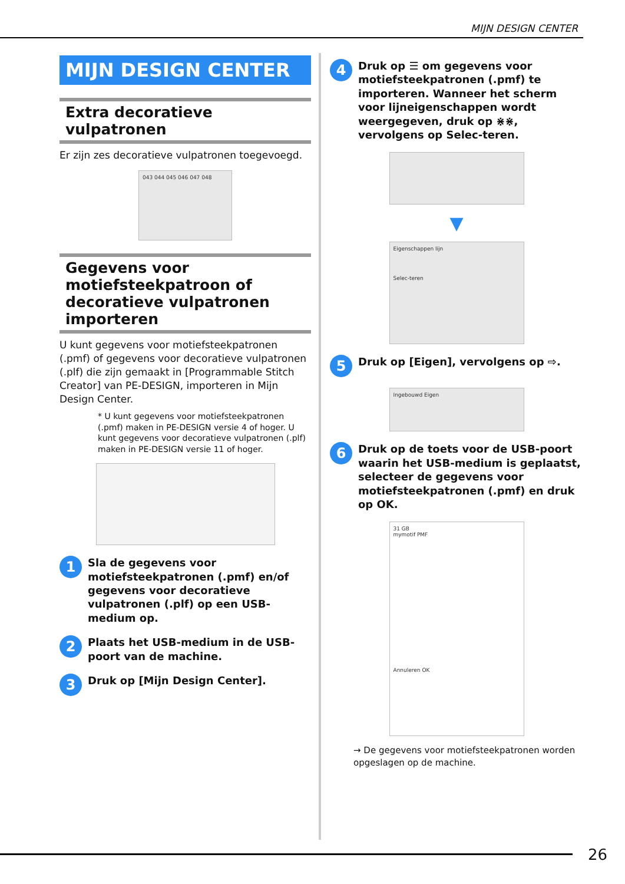MIJN DESIGN CENTER
MIJN DESIGN CENTER
Extra decoratieve vulpatronen
Er zijn zes decoratieve vulpatronen toegevoegd.
043 044 045 046 047 048
Gegevens voor motiefsteekpatroon of decoratieve vulpatronen importeren
U kunt gegevens voor motiefsteekpatronen (.pmf) of gegevens voor decoratieve vulpatronen (.plf) die zijn gemaakt in [Programmable Stitch Creator] van PE-DESIGN, importeren in Mijn Design Center.
* U kunt gegevens voor motiefsteekpatronen (.pmf) maken in PE-DESIGN versie 4 of hoger. U kunt gegevens voor decoratieve vulpatronen (.plf) maken in PE-DESIGN versie 11 of hoger.
1
Sla de gegevens voor motiefsteekpatronen (.pmf) en/of gegevens voor decoratieve vulpatronen (.plf) op een USB-medium op.
2
Plaats het USB-medium in de USB-poort van de machine.
3
Druk op [Mijn Design Center].
4
Druk op ☰ om gegevens voor motiefsteekpatronen (.pmf) te importeren. Wanneer het scherm voor lijneigenschappen wordt weergegeven, druk op ⋇⋇, vervolgens op Selec-teren.
▼
Eigenschappen lijn
Selec-teren
5
Druk op [Eigen], vervolgens op ⇨.
Ingebouwd Eigen
6
Druk op de toets voor de USB-poort waarin het USB-medium is geplaatst, selecteer de gegevens voor motiefsteekpatronen (.pmf) en druk op OK.
31 GB
mymotif PMF
Annuleren OK
→ De gegevens voor motiefsteekpatronen worden opgeslagen op de machine.
26